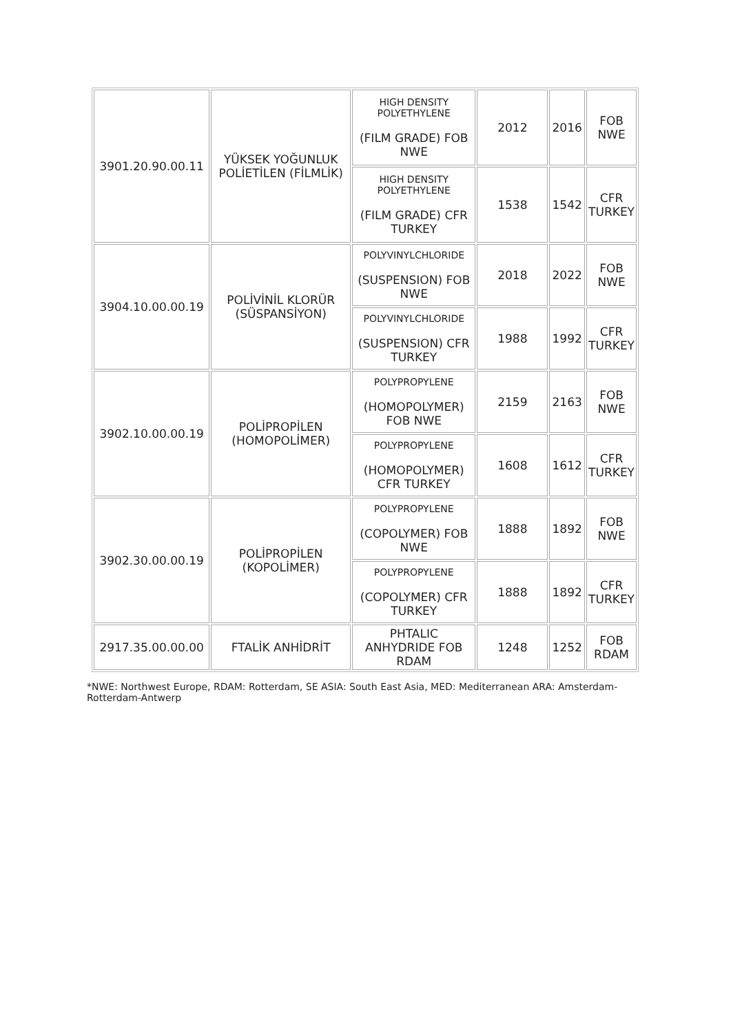| 3901.20.90.00.11 | YÜKSEK YOĞUNLUK POLİETİLEN (FİLMLİK) | HIGH DENSITY POLYETHYLENE (FILM GRADE) FOB NWE | 2012 | 2016 | FOB NWE |
| | | HIGH DENSITY POLYETHYLENE (FILM GRADE) CFR TURKEY | 1538 | 1542 | CFR TURKEY |
| 3904.10.00.00.19 | POLİVİNİL KLORÜR (SÜSPANSİYON) | POLYVINYLCHLORIDE (SUSPENSION) FOB NWE | 2018 | 2022 | FOB NWE |
| | | POLYVINYLCHLORIDE (SUSPENSION) CFR TURKEY | 1988 | 1992 | CFR TURKEY |
| 3902.10.00.00.19 | POLİPROPİLEN (HOMOPOLİMER) | POLYPROPYLENE (HOMOPOLYMER) FOB NWE | 2159 | 2163 | FOB NWE |
| | | POLYPROPYLENE (HOMOPOLYMER) CFR TURKEY | 1608 | 1612 | CFR TURKEY |
| 3902.30.00.00.19 | POLİPROPİLEN (KOPOLİMER) | POLYPROPYLENE (COPOLYMER) FOB NWE | 1888 | 1892 | FOB NWE |
| | | POLYPROPYLENE (COPOLYMER) CFR TURKEY | 1888 | 1892 | CFR TURKEY |
| 2917.35.00.00.00 | FTALİK ANHİDRİT | PHTALIC ANHYDRIDE FOB RDAM | 1248 | 1252 | FOB RDAM |
*NWE: Northwest Europe, RDAM: Rotterdam, SE ASIA: South East Asia, MED: Mediterranean ARA: Amsterdam-Rotterdam-Antwerp